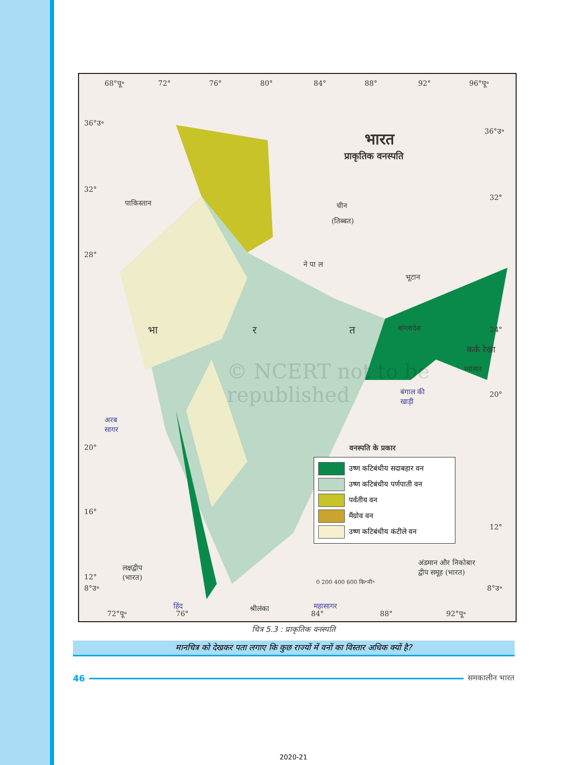68°पू॰ 72° 76° 80° 84° 88° 92° 96°पू॰
36°उ॰
32°
28°
20°
16°
12°
8°उ॰
36°उ॰
32°
24°
20°
12°
8°उ॰
भारत
प्राकृतिक वनस्पति
पाकिस्तान चीन
(तिब्बत)
ने पा ल
भूटान
बांग्लादेश भा र त
कर्क रेखा
म्यांमार
बंगाल की
खाड़ी
अरब
सागर
वनस्पति के प्रकार
लक्षद्वीप
(भारत)
अंडमान और निकोबार
द्वीप समूह (भारत)
0 200 400 600 कि॰मी॰
हिंद महासागर श्रीलंका
72°पू॰ 76° 84° 88° 92°पू॰
© NCERT not to be republished
उष्ण कटिबंधीय सदाबहार वन
उष्ण कटिबंधीय पर्णपाती वन
पर्वतीय वन
मैंग्रोव वन
उष्ण कटिबंधीय कंटीले वन
चित्र 5.3 : प्राकृतिक वनस्पति
मानचित्र को देखकर पता लगाए कि कुछ राज्यों में वनों का विस्तार अधिक क्यों है?
46 समकालीन भारत
2020-21